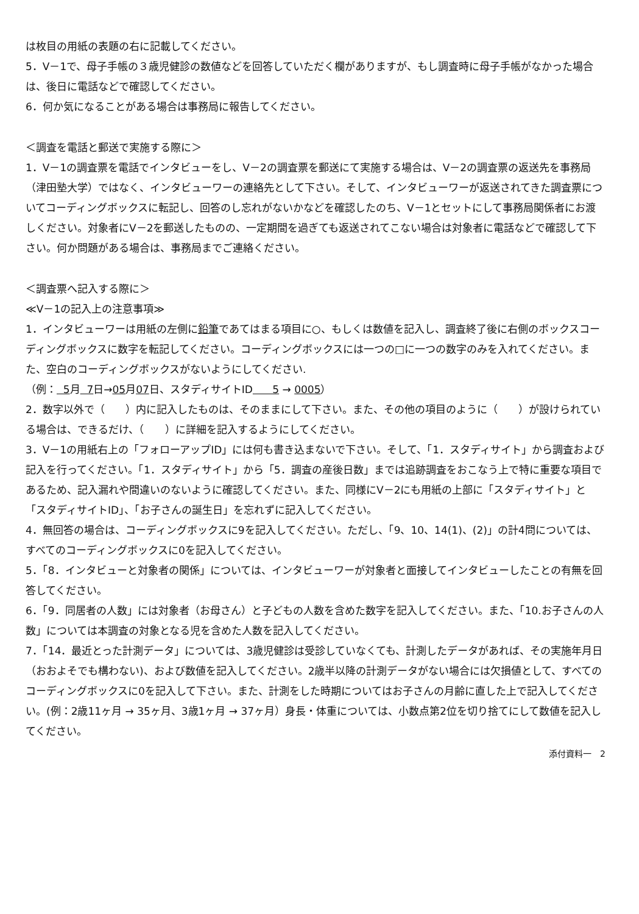は枚目の用紙の表題の右に記載してください。
5．V－1で、母子手帳の３歳児健診の数値などを回答していただく欄がありますが、もし調査時に母子手帳がなかった場合は、後日に電話などで確認してください。
6．何か気になることがある場合は事務局に報告してください。
＜調査を電話と郵送で実施する際に＞
1．V－1の調査票を電話でインタビューをし、V－2の調査票を郵送にて実施する場合は、V－2の調査票の返送先を事務局（津田塾大学）ではなく、インタビューワーの連絡先として下さい。そして、インタビューワーが返送されてきた調査票についてコーディングボックスに転記し、回答のし忘れがないかなどを確認したのち、V－1とセットにして事務局関係者にお渡しください。対象者にV－2を郵送したものの、一定期間を過ぎても返送されてこない場合は対象者に電話などで確認して下さい。何か問題がある場合は、事務局までご連絡ください。
＜調査票へ記入する際に＞
≪V－1の記入上の注意事項≫
1．インタビューワーは用紙の左側に鉛筆であてはまる項目に○、もしくは数値を記入し、調査終了後に右側のボックスコーディングボックスに数字を転記してください。コーディングボックスには一つの□に一つの数字のみを入れてください。また、空白のコーディングボックスがないようにしてください.
（例： 5月 7日→05月07日、スタディサイトID 5 → 0005）
2．数字以外で（　　）内に記入したものは、そのままにして下さい。また、その他の項目のように（　　）が設けられている場合は、できるだけ、（　　）に詳細を記入するようにしてください。
3．V－1の用紙右上の「フォローアップID」には何も書き込まないで下さい。そして、「1．スタディサイト」から調査および記入を行ってください。「1．スタディサイト」から「5．調査の産後日数」までは追跡調査をおこなう上で特に重要な項目であるため、記入漏れや間違いのないように確認してください。また、同様にV－2にも用紙の上部に「スタディサイト」と「スタディサイトID」、「お子さんの誕生日」を忘れずに記入してください。
4．無回答の場合は、コーディングボックスに9を記入してください。ただし、「9、10、14(1)、(2)」の計4問については、すべてのコーディングボックスに0を記入してください。
5．「8．インタビューと対象者の関係」については、インタビューワーが対象者と面接してインタビューしたことの有無を回答してください。
6．「9．同居者の人数」には対象者（お母さん）と子どもの人数を含めた数字を記入してください。また、「10.お子さんの人数」については本調査の対象となる児を含めた人数を記入してください。
7．「14．最近とった計測データ」については、3歳児健診は受診していなくても、計測したデータがあれば、その実施年月日（おおよそでも構わない)、および数値を記入してください。2歳半以降の計測データがない場合には欠損値として、すべてのコーディングボックスに0を記入して下さい。また、計測をした時期についてはお子さんの月齢に直した上で記入してください。(例：2歳11ヶ月 → 35ヶ月、3歳1ヶ月 → 37ヶ月）身長・体重については、小数点第2位を切り捨てにして数値を記入してください。
添付資料一　2